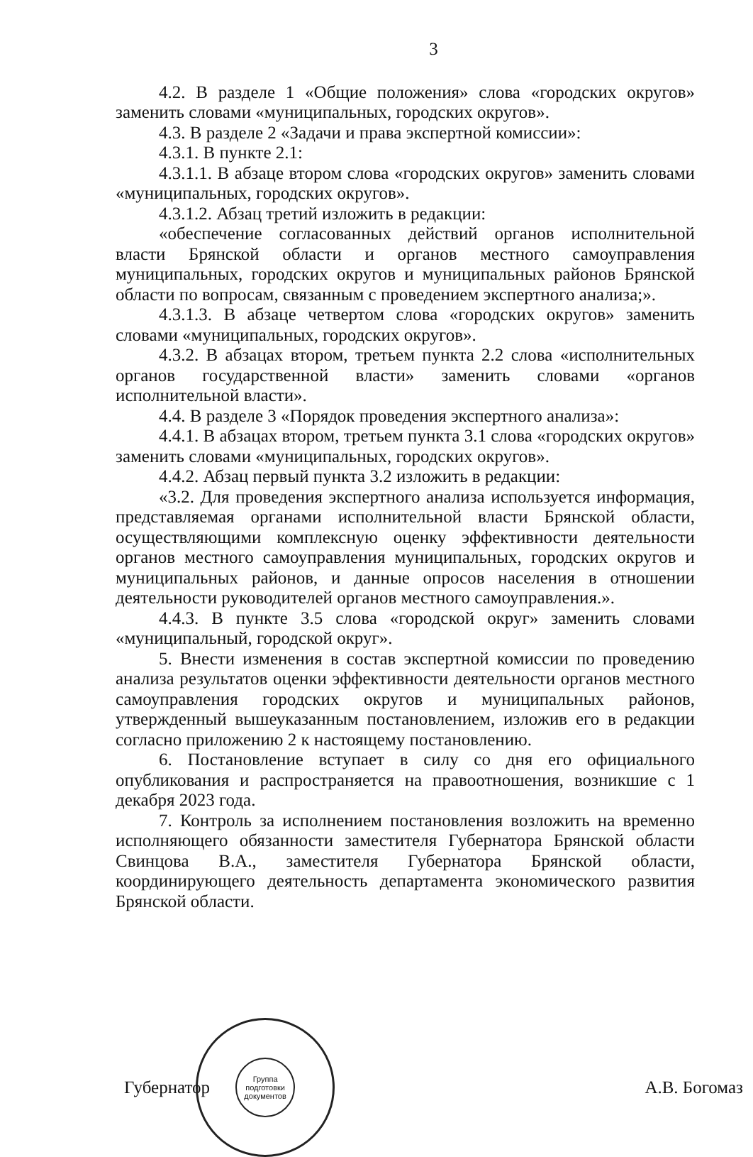3
4.2. В разделе 1 «Общие положения» слова «городских округов» заменить словами «муниципальных, городских округов».
4.3. В разделе 2 «Задачи и права экспертной комиссии»:
4.3.1. В пункте 2.1:
4.3.1.1. В абзаце втором слова «городских округов» заменить словами «муниципальных, городских округов».
4.3.1.2. Абзац третий изложить в редакции:
«обеспечение согласованных действий органов исполнительной власти Брянской области и органов местного самоуправления муниципальных, городских округов и муниципальных районов Брянской области по вопросам, связанным с проведением экспертного анализа;».
4.3.1.3. В абзаце четвертом слова «городских округов» заменить словами «муниципальных, городских округов».
4.3.2. В абзацах втором, третьем пункта 2.2 слова «исполнительных органов государственной власти» заменить словами «органов исполнительной власти».
4.4. В разделе 3 «Порядок проведения экспертного анализа»:
4.4.1. В абзацах втором, третьем пункта 3.1 слова «городских округов» заменить словами «муниципальных, городских округов».
4.4.2. Абзац первый пункта 3.2 изложить в редакции:
«3.2. Для проведения экспертного анализа используется информация, представляемая органами исполнительной власти Брянской области, осуществляющими комплексную оценку эффективности деятельности органов местного самоуправления муниципальных, городских округов и муниципальных районов, и данные опросов населения в отношении деятельности руководителей органов местного самоуправления.».
4.4.3. В пункте 3.5 слова «городской округ» заменить словами «муниципальный, городской округ».
5. Внести изменения в состав экспертной комиссии по проведению анализа результатов оценки эффективности деятельности органов местного самоуправления городских округов и муниципальных районов, утвержденный вышеуказанным постановлением, изложив его в редакции согласно приложению 2 к настоящему постановлению.
6. Постановление вступает в силу со дня его официального опубликования и распространяется на правоотношения, возникшие с 1 декабря 2023 года.
7. Контроль за исполнением постановления возложить на временно исполняющего обязанности заместителя Губернатора Брянской области Свинцова В.А., заместителя Губернатора Брянской области, координирующего деятельность департамента экономического развития Брянской области.
Губернатор
Группа подготовки документов
А.В. Богомаз